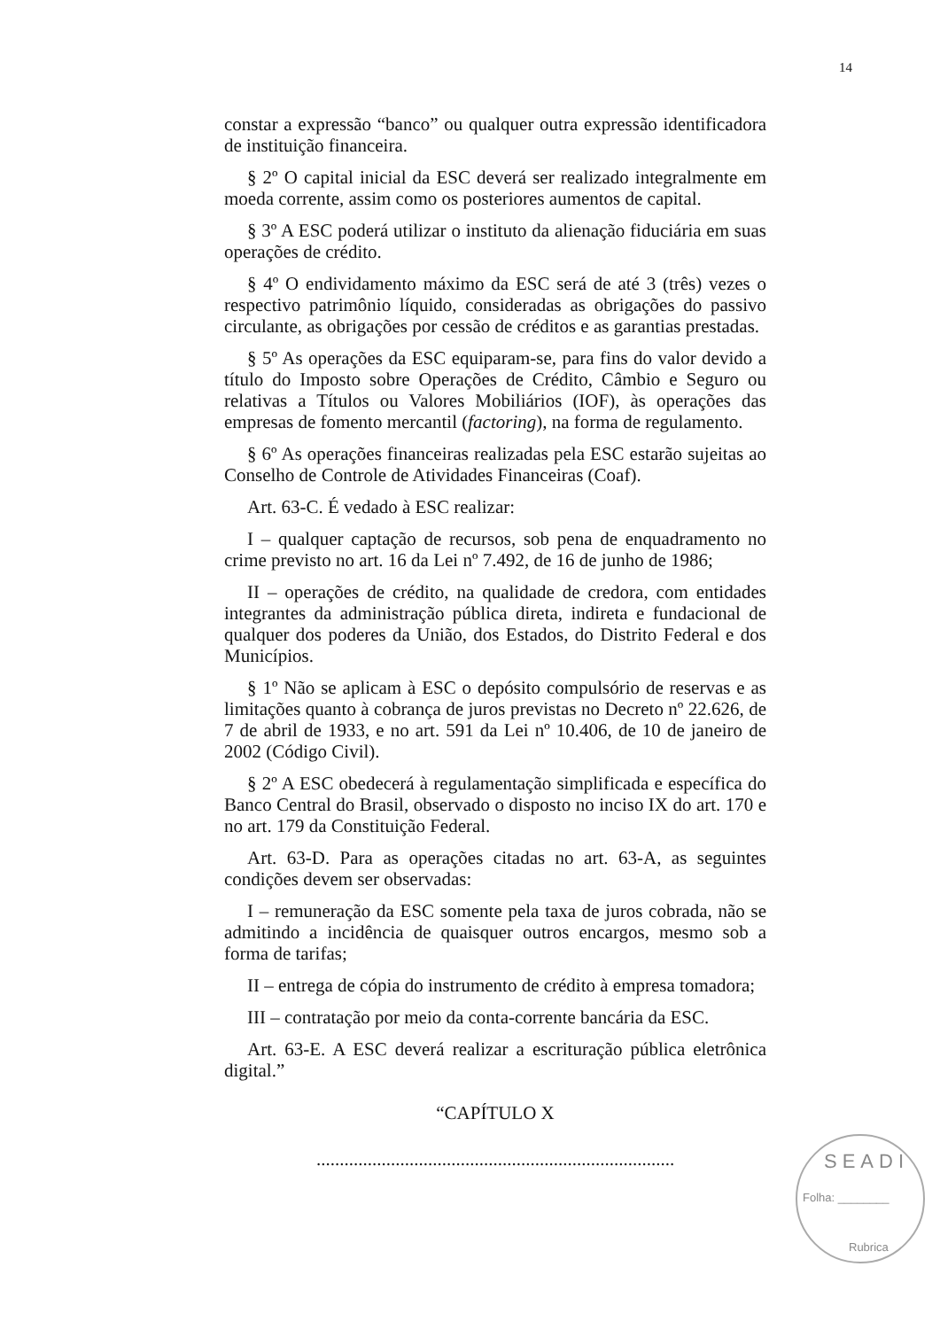14
constar a expressão “banco” ou qualquer outra expressão identificadora de instituição financeira.
§ 2º O capital inicial da ESC deverá ser realizado integralmente em moeda corrente, assim como os posteriores aumentos de capital.
§ 3º A ESC poderá utilizar o instituto da alienação fiduciária em suas operações de crédito.
§ 4º O endividamento máximo da ESC será de até 3 (três) vezes o respectivo patrimônio líquido, consideradas as obrigações do passivo circulante, as obrigações por cessão de créditos e as garantias prestadas.
§ 5º As operações da ESC equiparam-se, para fins do valor devido a título do Imposto sobre Operações de Crédito, Câmbio e Seguro ou relativas a Títulos ou Valores Mobiliários (IOF), às operações das empresas de fomento mercantil (factoring), na forma de regulamento.
§ 6º As operações financeiras realizadas pela ESC estarão sujeitas ao Conselho de Controle de Atividades Financeiras (Coaf).
Art. 63-C. É vedado à ESC realizar:
I – qualquer captação de recursos, sob pena de enquadramento no crime previsto no art. 16 da Lei nº 7.492, de 16 de junho de 1986;
II – operações de crédito, na qualidade de credora, com entidades integrantes da administração pública direta, indireta e fundacional de qualquer dos poderes da União, dos Estados, do Distrito Federal e dos Municípios.
§ 1º Não se aplicam à ESC o depósito compulsório de reservas e as limitações quanto à cobrança de juros previstas no Decreto nº 22.626, de 7 de abril de 1933, e no art. 591 da Lei nº 10.406, de 10 de janeiro de 2002 (Código Civil).
§ 2º A ESC obedecerá à regulamentação simplificada e específica do Banco Central do Brasil, observado o disposto no inciso IX do art. 170 e no art. 179 da Constituição Federal.
Art. 63-D. Para as operações citadas no art. 63-A, as seguintes condições devem ser observadas:
I – remuneração da ESC somente pela taxa de juros cobrada, não se admitindo a incidência de quaisquer outros encargos, mesmo sob a forma de tarifas;
II – entrega de cópia do instrumento de crédito à empresa tomadora;
III – contratação por meio da conta-corrente bancária da ESC.
Art. 63-E. A ESC deverá realizar a escrituração pública eletrônica digital.”
“CAPÍTULO X
.............................................................................
SEADI
Folha: ________
Rubrica